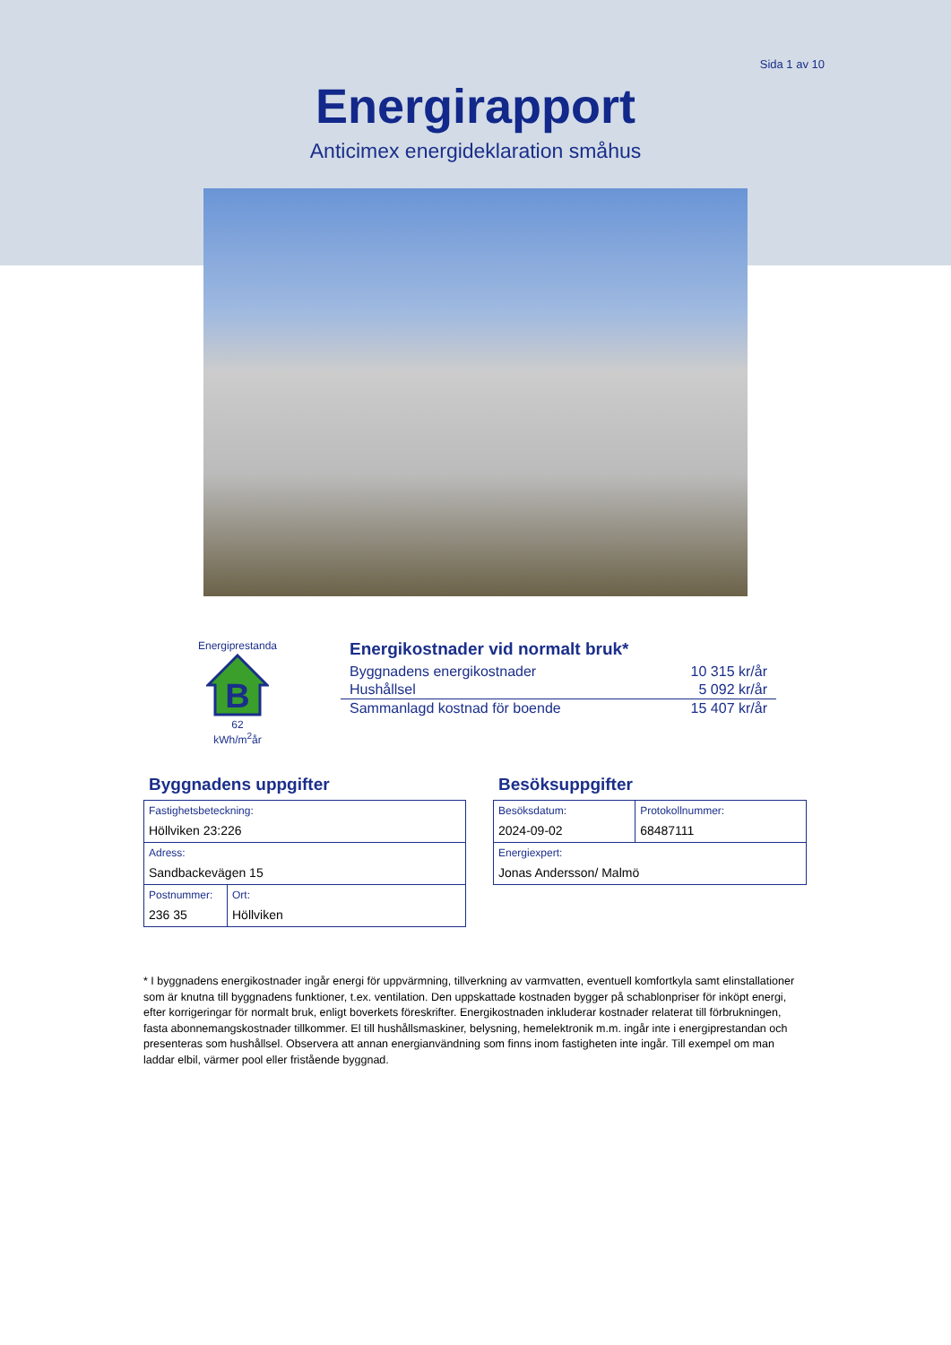Sida 1 av 10
Energirapport
Anticimex energideklaration småhus
Energiprestanda
B
62
kWh/m<sup>2</sup>år
Energikostnader vid normalt bruk*
| Byggnadens energikostnader | 10 315 kr/år |
| Hushållsel | 5 092 kr/år |
| Sammanlagd kostnad för boende | 15 407 kr/år |
Byggnadens uppgifter
| Fastighetsbeteckning: Höllviken 23:226 | |
| Adress: Sandbackevägen 15 | |
| Postnummer: 236 35 | Ort: Höllviken |
Besöksuppgifter
| Besöksdatum: 2024-09-02 | Protokollnummer: 68487111 |
| Energiexpert: Jonas Andersson/ Malmö | |
* I byggnadens energikostnader ingår energi för uppvärmning, tillverkning av varmvatten, eventuell komfortkyla samt elinstallationer som är knutna till byggnadens funktioner, t.ex. ventilation. Den uppskattade kostnaden bygger på schablonpriser för inköpt energi, efter korrigeringar för normalt bruk, enligt boverkets föreskrifter. Energikostnaden inkluderar kostnader relaterat till förbrukningen, fasta abonnemangskostnader tillkommer. El till hushållsmaskiner, belysning, hemelektronik m.m. ingår inte i energiprestandan och presenteras som hushållsel. Observera att annan energianvändning som finns inom fastigheten inte ingår. Till exempel om man laddar elbil, värmer pool eller fristående byggnad.